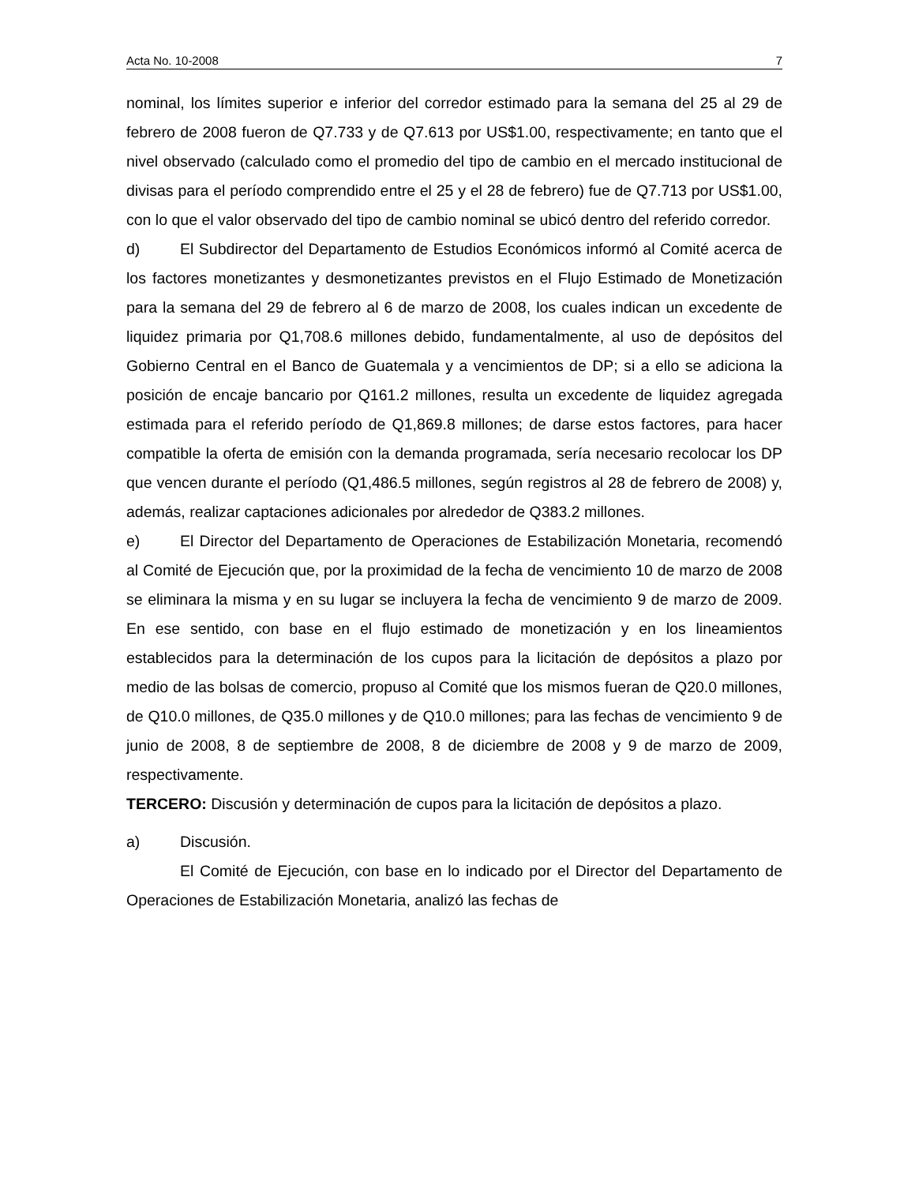Acta No. 10-2008 7
nominal, los límites superior e inferior del corredor estimado para la semana del 25 al 29 de febrero de 2008 fueron de Q7.733 y de Q7.613 por US$1.00, respectivamente; en tanto que el nivel observado (calculado como el promedio del tipo de cambio en el mercado institucional de divisas para el período comprendido entre el 25 y el 28 de febrero) fue de Q7.713 por US$1.00, con lo que el valor observado del tipo de cambio nominal se ubicó dentro del referido corredor.
d) El Subdirector del Departamento de Estudios Económicos informó al Comité acerca de los factores monetizantes y desmonetizantes previstos en el Flujo Estimado de Monetización para la semana del 29 de febrero al 6 de marzo de 2008, los cuales indican un excedente de liquidez primaria por Q1,708.6 millones debido, fundamentalmente, al uso de depósitos del Gobierno Central en el Banco de Guatemala y a vencimientos de DP; si a ello se adiciona la posición de encaje bancario por Q161.2 millones, resulta un excedente de liquidez agregada estimada para el referido período de Q1,869.8 millones; de darse estos factores, para hacer compatible la oferta de emisión con la demanda programada, sería necesario recolocar los DP que vencen durante el período (Q1,486.5 millones, según registros al 28 de febrero de 2008) y, además, realizar captaciones adicionales por alrededor de Q383.2 millones.
e) El Director del Departamento de Operaciones de Estabilización Monetaria, recomendó al Comité de Ejecución que, por la proximidad de la fecha de vencimiento 10 de marzo de 2008 se eliminara la misma y en su lugar se incluyera la fecha de vencimiento 9 de marzo de 2009. En ese sentido, con base en el flujo estimado de monetización y en los lineamientos establecidos para la determinación de los cupos para la licitación de depósitos a plazo por medio de las bolsas de comercio, propuso al Comité que los mismos fueran de Q20.0 millones, de Q10.0 millones, de Q35.0 millones y de Q10.0 millones; para las fechas de vencimiento 9 de junio de 2008, 8 de septiembre de 2008, 8 de diciembre de 2008 y 9 de marzo de 2009, respectivamente.
TERCERO: Discusión y determinación de cupos para la licitación de depósitos a plazo.
a) Discusión.
El Comité de Ejecución, con base en lo indicado por el Director del Departamento de Operaciones de Estabilización Monetaria, analizó las fechas de